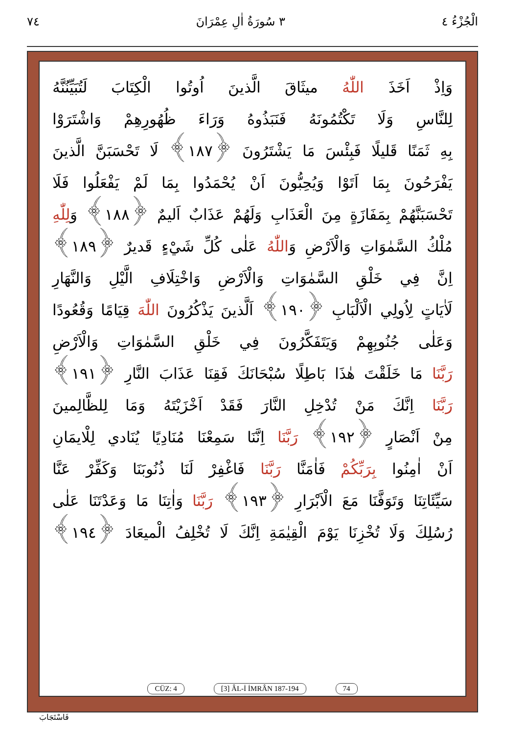الْجُزْءُ ٤ ٣ سُورَةُ اٰلِ عِمْرَانَ ٧٤
وَاِذْ اَخَذَ اللّٰهُ ميثَاقَ الَّذينَ اُوتُوا الْكِتَابَ لَتُبَيِّنُنَّهُ
لِلنَّاسِ وَلَا تَكْتُمُونَهُ فَنَبَذُوهُ وَرَاءَ ظُهُورِهِمْ وَاشْتَرَوْا
بِهِ ثَمَنًا قَليلًا فَبِئْسَ مَا يَشْتَرُونَ ﴿١٨٧﴾ لَا تَحْسَبَنَّ الَّذينَ
يَفْرَحُونَ بِمَا اَتَوْا وَيُحِبُّونَ اَنْ يُحْمَدُوا بِمَا لَمْ يَفْعَلُوا فَلَا
تَحْسَبَنَّهُمْ بِمَفَازَةٍ مِنَ الْعَذَابِ وَلَهُمْ عَذَابٌ اَليمٌ ﴿١٨٨﴾ وَلِلّٰهِ
مُلْكُ السَّمٰوَاتِ وَالْاَرْضِ وَاللّٰهُ عَلٰى كُلِّ شَيْءٍ قَديرٌ ﴿١٨٩﴾
اِنَّ فِي خَلْقِ السَّمٰوَاتِ وَالْاَرْضِ وَاخْتِلَافِ الَّيْلِ وَالنَّهَارِ
لَاٰيَاتٍ لِاُولِي الْاَلْبَابِ ﴿١٩٠﴾ اَلَّذينَ يَذْكُرُونَ اللّٰهَ قِيَامًا وَقُعُودًا
وَعَلٰى جُنُوبِهِمْ وَيَتَفَكَّرُونَ فِي خَلْقِ السَّمٰوَاتِ وَالْاَرْضِ
رَبَّنَا مَا خَلَقْتَ هٰذَا بَاطِلًا سُبْحَانَكَ فَقِنَا عَذَابَ النَّارِ ﴿١٩١﴾
رَبَّنَا اِنَّكَ مَنْ تُدْخِلِ النَّارَ فَقَدْ اَخْزَيْتَهُ وَمَا لِلظَّالِمينَ
مِنْ اَنْصَارٍ ﴿١٩٢﴾ رَبَّنَا اِنَّنَا سَمِعْنَا مُنَادِيًا يُنَادي لِلْايمَانِ
اَنْ اٰمِنُوا بِرَبِّكُمْ فَاٰمَنَّا رَبَّنَا فَاغْفِرْ لَنَا ذُنُوبَنَا وَكَفِّرْ عَنَّا
سَيِّئَاتِنَا وَتَوَفَّنَا مَعَ الْاَبْرَارِ ﴿١٩٣﴾ رَبَّنَا وَاٰتِنَا مَا وَعَدْتَنَا عَلٰى
رُسُلِكَ وَلَا تُخْزِنَا يَوْمَ الْقِيٰمَةِ اِنَّكَ لَا تُخْلِفُ الْميعَادَ ﴿١٩٤﴾
CÜZ: 4 [3] ÂL-İ İMRÂN 187-194 74
فَاسْتَجَابَ